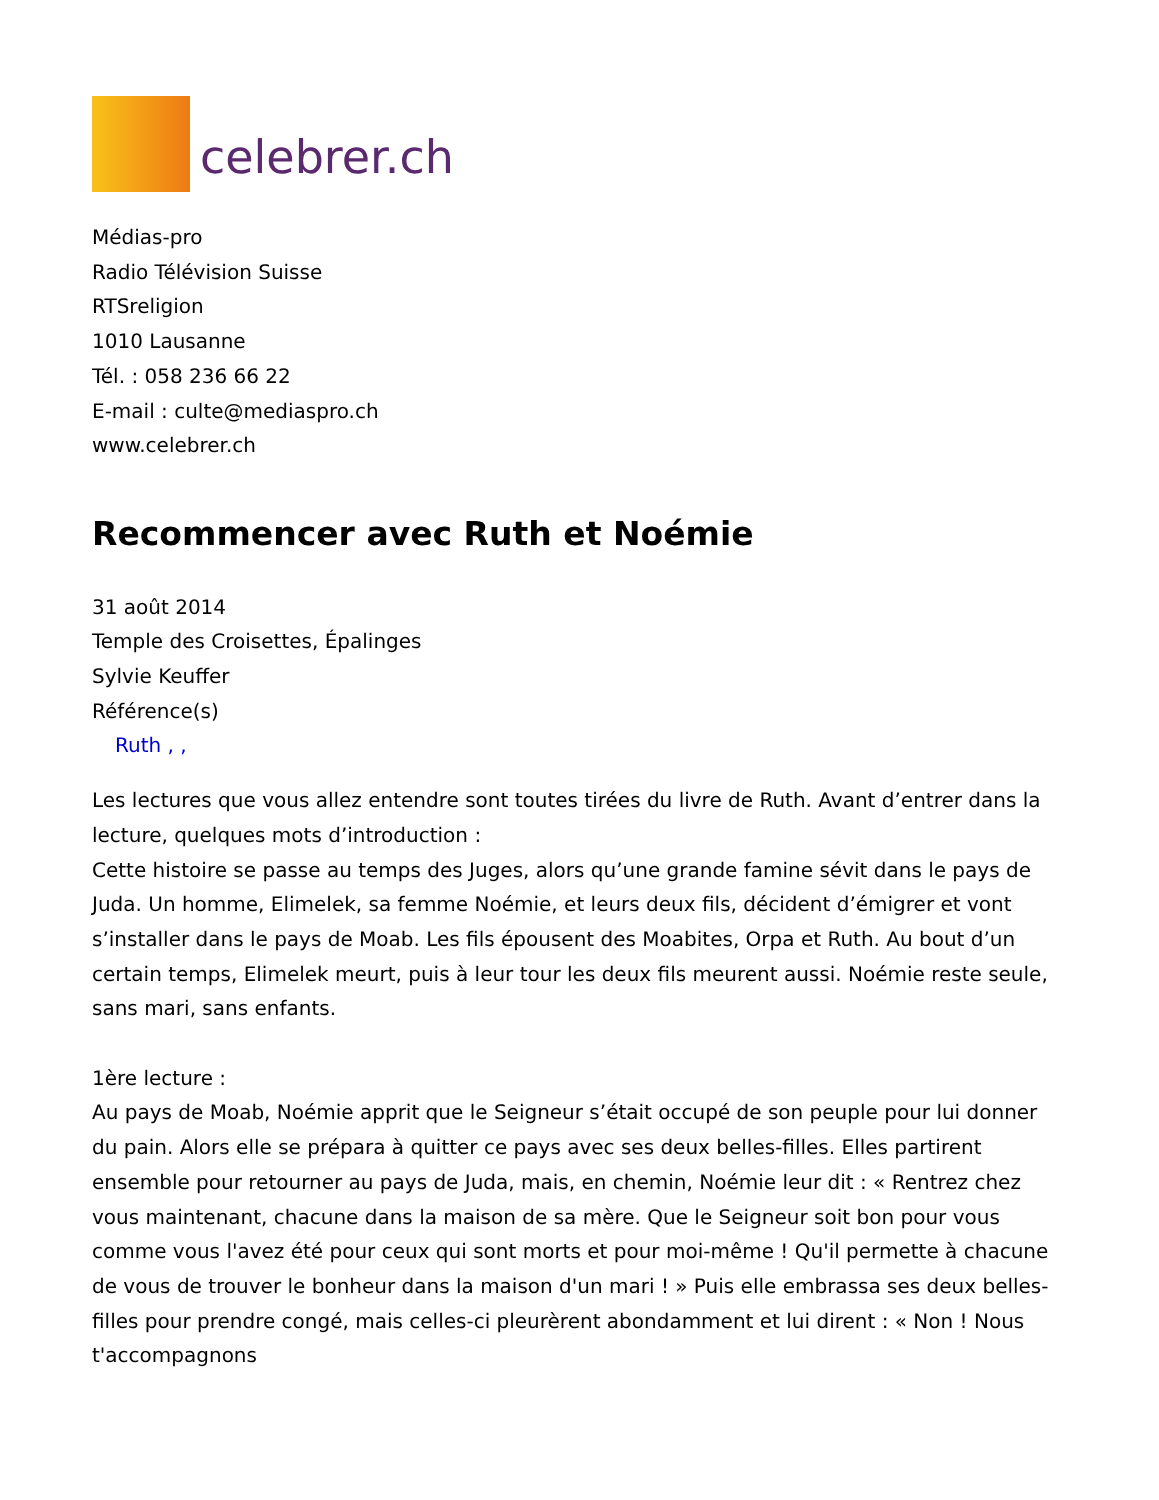celebrer.ch
Médias-pro
Radio Télévision Suisse
RTSreligion
1010 Lausanne
Tél. : 058 236 66 22
E-mail : culte@mediaspro.ch
www.celebrer.ch
Recommencer avec Ruth et Noémie
31 août 2014
Temple des Croisettes, Épalinges
Sylvie Keuffer
Référence(s)
Ruth , ,
Les lectures que vous allez entendre sont toutes tirées du livre de Ruth. Avant d’entrer dans la lecture, quelques mots d’introduction :
Cette histoire se passe au temps des Juges, alors qu’une grande famine sévit dans le pays de Juda. Un homme, Elimelek, sa femme Noémie, et leurs deux fils, décident d’émigrer et vont s’installer dans le pays de Moab. Les fils épousent des Moabites, Orpa et Ruth. Au bout d’un certain temps, Elimelek meurt, puis à leur tour les deux fils meurent aussi. Noémie reste seule, sans mari, sans enfants.
1ère lecture :
Au pays de Moab, Noémie apprit que le Seigneur s’était occupé de son peuple pour lui donner du pain. Alors elle se prépara à quitter ce pays avec ses deux belles-filles. Elles partirent ensemble pour retourner au pays de Juda, mais, en chemin, Noémie leur dit : « Rentrez chez vous maintenant, chacune dans la maison de sa mère. Que le Seigneur soit bon pour vous comme vous l'avez été pour ceux qui sont morts et pour moi-même ! Qu'il permette à chacune de vous de trouver le bonheur dans la maison d'un mari ! » Puis elle embrassa ses deux belles-filles pour prendre congé, mais celles-ci pleurèrent abondamment et lui dirent : « Non ! Nous t'accompagnons